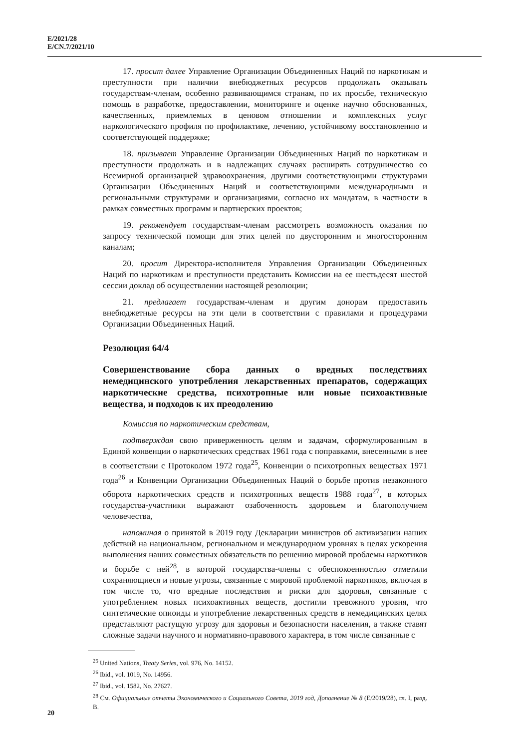E/2021/28
E/CN.7/2021/10
17. просит далее Управление Организации Объединенных Наций по наркотикам и преступности при наличии внебюджетных ресурсов продолжать оказывать государствам-членам, особенно развивающимся странам, по их просьбе, техническую помощь в разработке, предоставлении, мониторинге и оценке научно обоснованных, качественных, приемлемых в ценовом отношении и комплексных услуг наркологического профиля по профилактике, лечению, устойчивому восстановлению и соответствующей поддержке;
18. призывает Управление Организации Объединенных Наций по наркотикам и преступности продолжать и в надлежащих случаях расширять сотрудничество со Всемирной организацией здравоохранения, другими соответствующими структурами Организации Объединенных Наций и соответствующими международными и региональными структурами и организациями, согласно их мандатам, в частности в рамках совместных программ и партнерских проектов;
19. рекомендует государствам-членам рассмотреть возможность оказания по запросу технической помощи для этих целей по двусторонним и многосторонним каналам;
20. просит Директора-исполнителя Управления Организации Объединенных Наций по наркотикам и преступности представить Комиссии на ее шестьдесят шестой сессии доклад об осуществлении настоящей резолюции;
21. предлагает государствам-членам и другим донорам предоставить внебюджетные ресурсы на эти цели в соответствии с правилами и процедурами Организации Объединенных Наций.
Резолюция 64/4
Совершенствование сбора данных о вредных последствиях немедицинского употребления лекарственных препаратов, содержащих наркотические средства, психотропные или новые психоактивные вещества, и подходов к их преодолению
Комиссия по наркотическим средствам,
подтверждая свою приверженность целям и задачам, сформулированным в Единой конвенции о наркотических средствах 1961 года с поправками, внесенными в нее в соответствии с Протоколом 1972 года<sup>25</sup>, Конвенции о психотропных веществах 1971 года<sup>26</sup> и Конвенции Организации Объединенных Наций о борьбе против незаконного оборота наркотических средств и психотропных веществ 1988 года<sup>27</sup>, в которых государства-участники выражают озабоченность здоровьем и благополучием человечества,
напоминая о принятой в 2019 году Декларации министров об активизации наших действий на национальном, региональном и международном уровнях в целях ускорения выполнения наших совместных обязательств по решению мировой проблемы наркотиков и борьбе с ней<sup>28</sup>, в которой государства-члены с обеспокоенностью отметили сохраняющиеся и новые угрозы, связанные с мировой проблемой наркотиков, включая в том числе то, что вредные последствия и риски для здоровья, связанные с употреблением новых психоактивных веществ, достигли тревожного уровня, что синтетические опиоиды и употребление лекарственных средств в немедицинских целях представляют растущую угрозу для здоровья и безопасности населения, а также ставят сложные задачи научного и нормативно-правового характера, в том числе связанные с
<sup>25</sup> United Nations, Treaty Series, vol. 976, No. 14152.
<sup>26</sup> Ibid., vol. 1019, No. 14956.
<sup>27</sup> Ibid., vol. 1582, No. 27627.
<sup>28</sup> См. Официальные отчеты Экономического и Социального Совета, 2019 год, Дополнение № 8 (E/2019/28), гл. I, разд. B.
20